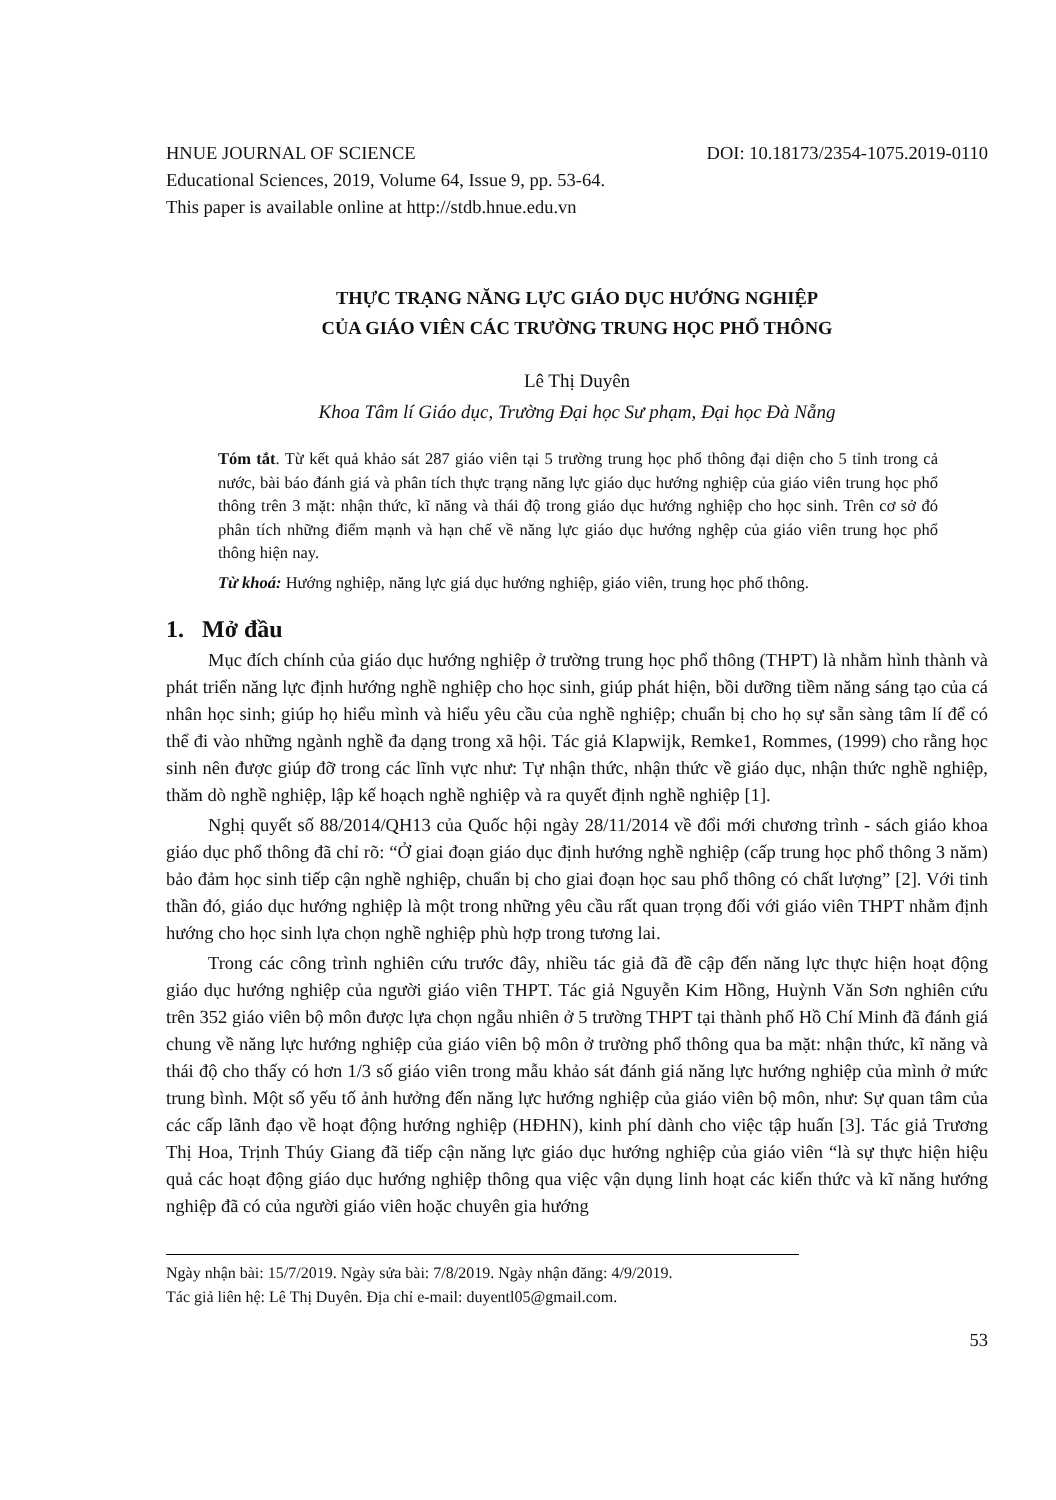HNUE JOURNAL OF SCIENCE DOI: 10.18173/2354-1075.2019-0110
Educational Sciences, 2019, Volume 64, Issue 9, pp. 53-64.
This paper is available online at http://stdb.hnue.edu.vn
THỰC TRẠNG NĂNG LỰC GIÁO DỤC HƯỚNG NGHIỆP
CỦA GIÁO VIÊN CÁC TRƯỜNG TRUNG HỌC PHỔ THÔNG
Lê Thị Duyên
Khoa Tâm lí Giáo dục, Trường Đại học Sư phạm, Đại học Đà Nẵng
Tóm tắt. Từ kết quả khảo sát 287 giáo viên tại 5 trường trung học phổ thông đại diện cho 5 tỉnh trong cả nước, bài báo đánh giá và phân tích thực trạng năng lực giáo dục hướng nghiệp của giáo viên trung học phổ thông trên 3 mặt: nhận thức, kĩ năng và thái độ trong giáo dục hướng nghiệp cho học sinh. Trên cơ sở đó phân tích những điểm mạnh và hạn chế về năng lực giáo dục hướng nghệp của giáo viên trung học phổ thông hiện nay.
Từ khoá: Hướng nghiệp, năng lực giá dục hướng nghiệp, giáo viên, trung học phổ thông.
1. Mở đầu
Mục đích chính của giáo dục hướng nghiệp ở trường trung học phổ thông (THPT) là nhằm hình thành và phát triển năng lực định hướng nghề nghiệp cho học sinh, giúp phát hiện, bồi dưỡng tiềm năng sáng tạo của cá nhân học sinh; giúp họ hiểu mình và hiểu yêu cầu của nghề nghiệp; chuẩn bị cho họ sự sẵn sàng tâm lí để có thể đi vào những ngành nghề đa dạng trong xã hội. Tác giả Klapwijk, Remke1, Rommes, (1999) cho rằng học sinh nên được giúp đỡ trong các lĩnh vực như: Tự nhận thức, nhận thức về giáo dục, nhận thức nghề nghiệp, thăm dò nghề nghiệp, lập kế hoạch nghề nghiệp và ra quyết định nghề nghiệp [1].
Nghị quyết số 88/2014/QH13 của Quốc hội ngày 28/11/2014 về đổi mới chương trình - sách giáo khoa giáo dục phổ thông đã chỉ rõ: “Ở giai đoạn giáo dục định hướng nghề nghiệp (cấp trung học phổ thông 3 năm) bảo đảm học sinh tiếp cận nghề nghiệp, chuẩn bị cho giai đoạn học sau phổ thông có chất lượng” [2]. Với tinh thần đó, giáo dục hướng nghiệp là một trong những yêu cầu rất quan trọng đối với giáo viên THPT nhằm định hướng cho học sinh lựa chọn nghề nghiệp phù hợp trong tương lai.
Trong các công trình nghiên cứu trước đây, nhiều tác giả đã đề cập đến năng lực thực hiện hoạt động giáo dục hướng nghiệp của người giáo viên THPT. Tác giả Nguyễn Kim Hồng, Huỳnh Văn Sơn nghiên cứu trên 352 giáo viên bộ môn được lựa chọn ngẫu nhiên ở 5 trường THPT tại thành phố Hồ Chí Minh đã đánh giá chung về năng lực hướng nghiệp của giáo viên bộ môn ở trường phổ thông qua ba mặt: nhận thức, kĩ năng và thái độ cho thấy có hơn 1/3 số giáo viên trong mẫu khảo sát đánh giá năng lực hướng nghiệp của mình ở mức trung bình. Một số yếu tố ảnh hưởng đến năng lực hướng nghiệp của giáo viên bộ môn, như: Sự quan tâm của các cấp lãnh đạo về hoạt động hướng nghiệp (HĐHN), kinh phí dành cho việc tập huấn [3]. Tác giả Trương Thị Hoa, Trịnh Thúy Giang đã tiếp cận năng lực giáo dục hướng nghiệp của giáo viên “là sự thực hiện hiệu quả các hoạt động giáo dục hướng nghiệp thông qua việc vận dụng linh hoạt các kiến thức và kĩ năng hướng nghiệp đã có của người giáo viên hoặc chuyên gia hướng
Ngày nhận bài: 15/7/2019. Ngày sửa bài: 7/8/2019. Ngày nhận đăng: 4/9/2019.
Tác giả liên hệ: Lê Thị Duyên. Địa chỉ e-mail: duyentl05@gmail.com.
53